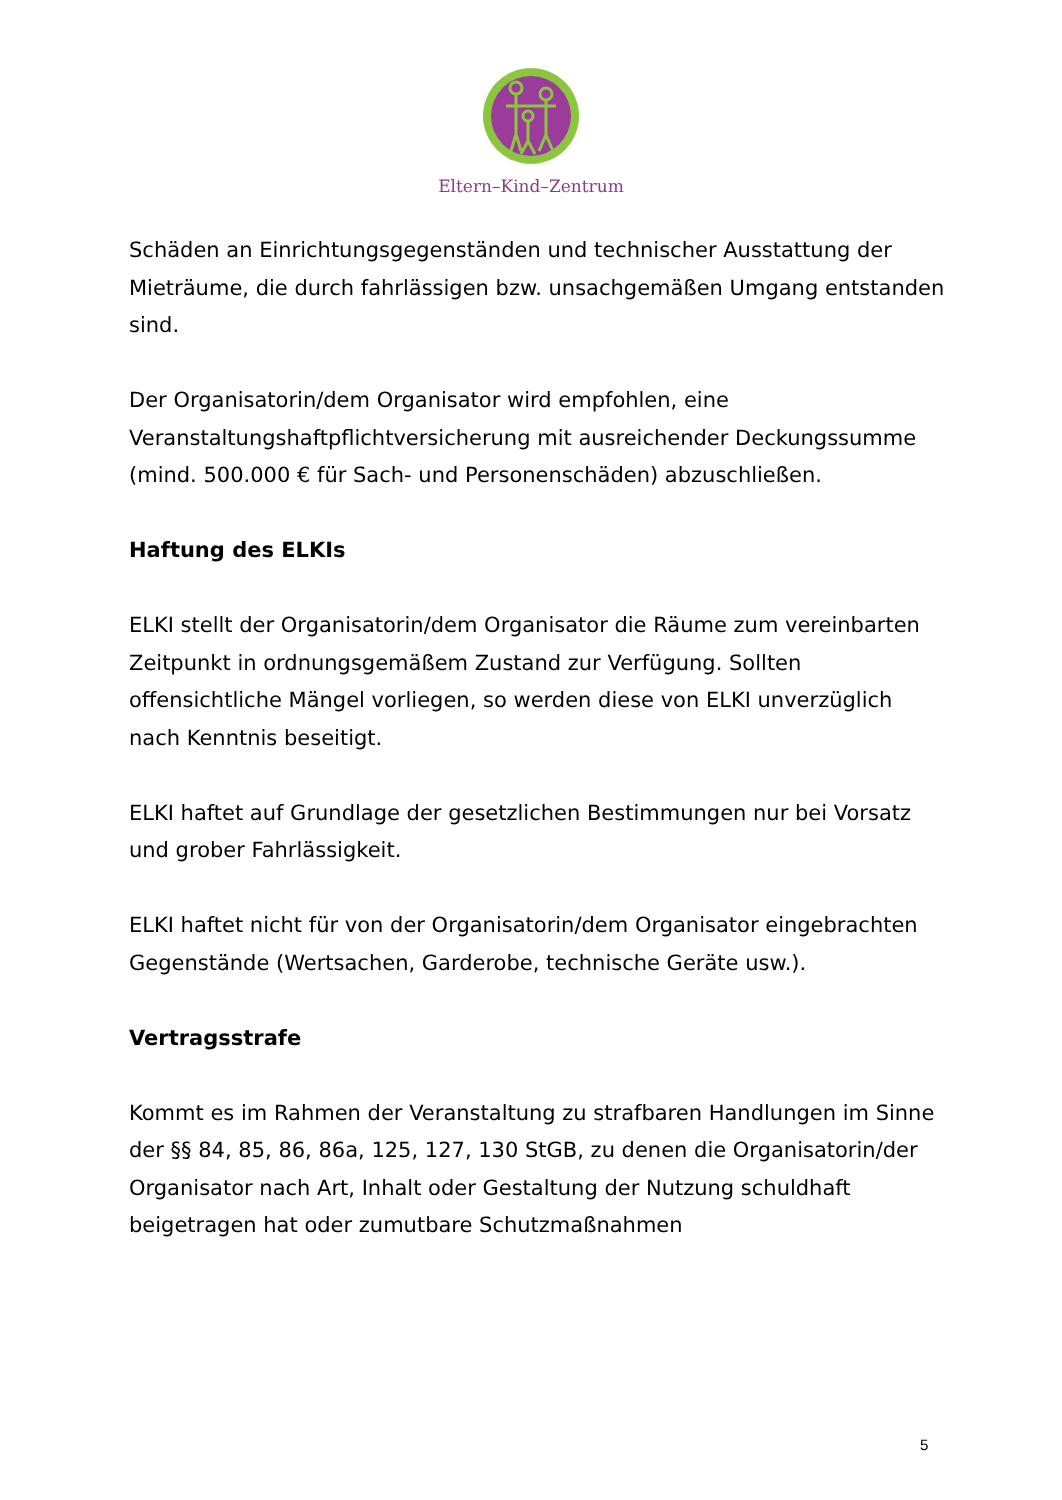Eltern–Kind–Zentrum
Schäden an Einrichtungsgegenständen und technischer Ausstattung der Mieträume, die durch fahrlässigen bzw. unsachgemäßen Umgang entstanden sind.
Der Organisatorin/dem Organisator wird empfohlen, eine Veranstaltungshaftpflichtversicherung mit ausreichender Deckungssumme (mind. 500.000 € für Sach- und Personenschäden) abzuschließen.
Haftung des ELKIs
ELKI stellt der Organisatorin/dem Organisator die Räume zum vereinbarten Zeitpunkt in ordnungsgemäßem Zustand zur Verfügung. Sollten offensichtliche Mängel vorliegen, so werden diese von ELKI unverzüglich nach Kenntnis beseitigt.
ELKI haftet auf Grundlage der gesetzlichen Bestimmungen nur bei Vorsatz und grober Fahrlässigkeit.
ELKI haftet nicht für von der Organisatorin/dem Organisator eingebrachten Gegenstände (Wertsachen, Garderobe, technische Geräte usw.).
Vertragsstrafe
Kommt es im Rahmen der Veranstaltung zu strafbaren Handlungen im Sinne der §§ 84, 85, 86, 86a, 125, 127, 130 StGB, zu denen die Organisatorin/der Organisator nach Art, Inhalt oder Gestaltung der Nutzung schuldhaft beigetragen hat oder zumutbare Schutzmaßnahmen
5